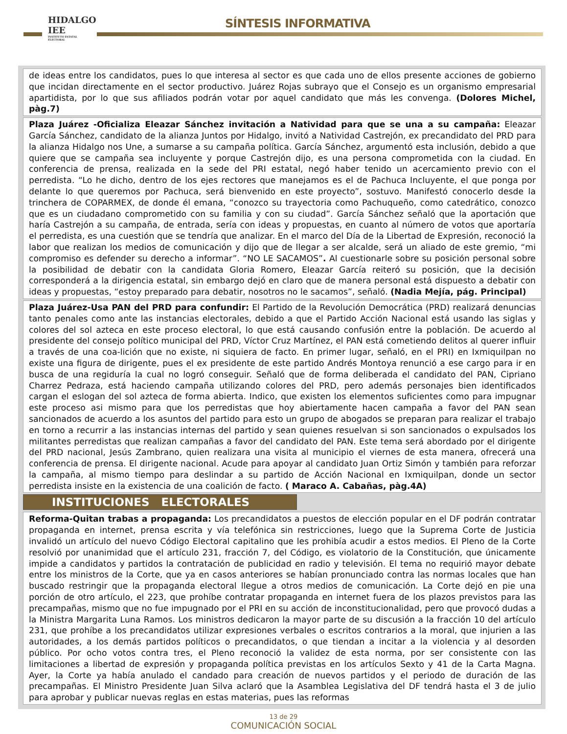HIDALGO
IEE
INSTITUTO ESTATAL ELECTORAL
SÍNTESIS INFORMATIVA
de ideas entre los candidatos, pues lo que interesa al sector es que cada uno de ellos presente acciones de gobierno que incidan directamente en el sector productivo. Juárez Rojas subrayo que el Consejo es un organismo empresarial apartidista, por lo que sus afiliados podrán votar por aquel candidato que más les convenga. (Dolores Michel, pàg.7)
Plaza Juárez -Oficializa Eleazar Sánchez invitación a Natividad para que se una a su campaña: Eleazar García Sánchez, candidato de la alianza Juntos por Hidalgo, invitó a Natividad Castrejón, ex precandidato del PRD para la alianza Hidalgo nos Une, a sumarse a su campaña política. García Sánchez, argumentó esta inclusión, debido a que quiere que se campaña sea incluyente y porque Castrejón dijo, es una persona comprometida con la ciudad. En conferencia de prensa, realizada en la sede del PRI estatal, negó haber tenido un acercamiento previo con el perredista. “Lo he dicho, dentro de los ejes rectores que manejamos es el de Pachuca Incluyente, el que ponga por delante lo que queremos por Pachuca, será bienvenido en este proyecto”, sostuvo. Manifestó conocerlo desde la trinchera de COPARMEX, de donde él emana, “conozco su trayectoria como Pachuqueño, como catedrático, conozco que es un ciudadano comprometido con su familia y con su ciudad”. García Sánchez señaló que la aportación que haría Castrejón a su campaña, de entrada, sería con ideas y propuestas, en cuanto al número de votos que aportaría el perredista, es una cuestión que se tendría que analizar. En el marco del Día de la Libertad de Expresión, reconoció la labor que realizan los medios de comunicación y dijo que de llegar a ser alcalde, será un aliado de este gremio, “mi compromiso es defender su derecho a informar”. “NO LE SACAMOS”. Al cuestionarle sobre su posición personal sobre la posibilidad de debatir con la candidata Gloria Romero, Eleazar García reiteró su posición, que la decisión corresponderá a la dirigencia estatal, sin embargo dejó en claro que de manera personal está dispuesto a debatir con ideas y propuestas, “estoy preparado para debatir, nosotros no le sacamos”, señaló. (Nadia Mejía, pág. Principal)
Plaza Juárez-Usa PAN del PRD para confundir: El Partido de la Revolución Democrática (PRD) realizará denuncias tanto penales como ante las instancias electorales, debido a que el Partido Acción Nacional está usando las siglas y colores del sol azteca en este proceso electoral, lo que está causando confusión entre la población. De acuerdo al presidente del consejo político municipal del PRD, Víctor Cruz Martínez, el PAN está cometiendo delitos al querer influir a través de una coa-lición que no existe, ni siquiera de facto. En primer lugar, señaló, en el PRI) en Ixmiquilpan no existe una figura de dirigente, pues el ex presidente de este partido Andrés Montoya renunció a ese cargo para ir en busca de una regiduría la cual no logró conseguir. Señaló que de forma deliberada el candidato del PAN, Cipriano Charrez Pedraza, está haciendo campaña utilizando colores del PRD, pero además personajes bien identificados cargan el eslogan del sol azteca de forma abierta. Indico, que existen los elementos suficientes como para impugnar este proceso asi mismo para que los perredistas que hoy abiertamente hacen campaña a favor del PAN sean sancionados de acuerdo a los asuntos del partido para esto un grupo de abogados se preparan para realizar el trabajo en torno a recurrir a las instancias internas del partido y sean quienes resuelvan si son sancionados o expulsados los militantes perredistas que realizan campañas a favor del candidato del PAN. Este tema será abordado por el dirigente del PRD nacional, Jesús Zambrano, quien realizara una visita al municipio el viernes de esta manera, ofrecerá una conferencia de prensa. El dirigente nacional. Acude para apoyar al candidato Juan Ortiz Simón y también para reforzar la campaña, al mismo tiempo para deslindar a su partido de Acción Nacional en Ixmiquilpan, donde un sector perredista insiste en la existencia de una coalición de facto. ( Maraco A. Cabañas, pàg.4A)
INSTITUCIONES ELECTORALES
Reforma-Quitan trabas a propaganda: Los precandidatos a puestos de elección popular en el DF podrán contratar propaganda en internet, prensa escrita y vía telefónica sin restricciones, luego que la Suprema Corte de Justicia invalidó un artículo del nuevo Código Electoral capitalino que les prohibía acudir a estos medios. El Pleno de la Corte resolvió por unanimidad que el artículo 231, fracción 7, del Código, es violatorio de la Constitución, que únicamente impide a candidatos y partidos la contratación de publicidad en radio y televisión. El tema no requirió mayor debate entre los ministros de la Corte, que ya en casos anteriores se habían pronunciado contra las normas locales que han buscado restringir que la propaganda electoral llegue a otros medios de comunicación. La Corte dejó en pie una porción de otro artículo, el 223, que prohíbe contratar propaganda en internet fuera de los plazos previstos para las precampañas, mismo que no fue impugnado por el PRI en su acción de inconstitucionalidad, pero que provocó dudas a la Ministra Margarita Luna Ramos. Los ministros dedicaron la mayor parte de su discusión a la fracción 10 del artículo 231, que prohíbe a los precandidatos utilizar expresiones verbales o escritos contrarios a la moral, que injurien a las autoridades, a los demás partidos políticos o precandidatos, o que tiendan a incitar a la violencia y al desorden público. Por ocho votos contra tres, el Pleno reconoció la validez de esta norma, por ser consistente con las limitaciones a libertad de expresión y propaganda política previstas en los artículos Sexto y 41 de la Carta Magna. Ayer, la Corte ya había anulado el candado para creación de nuevos partidos y el periodo de duración de las precampañas. El Ministro Presidente Juan Silva aclaró que la Asamblea Legislativa del DF tendrá hasta el 3 de julio para aprobar y publicar nuevas reglas en estas materias, pues las reformas
13 de 29
COMUNICACIÓN SOCIAL